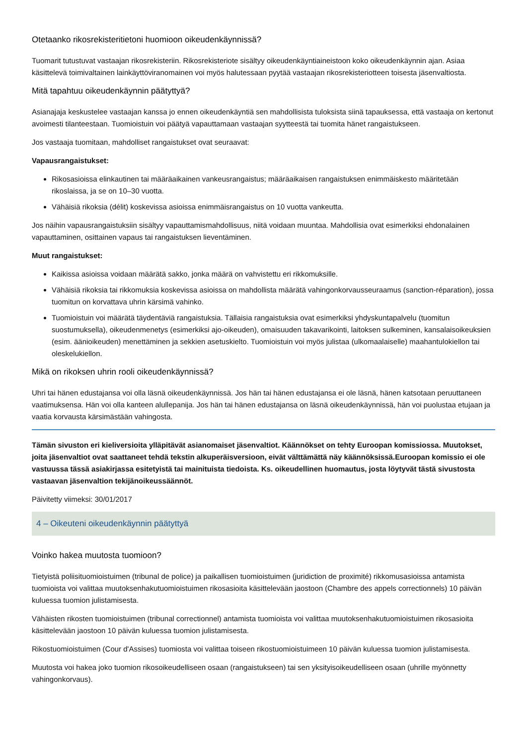Otetaanko rikosrekisteritietoni huomioon oikeudenkäynnissä?
Tuomarit tutustuvat vastaajan rikosrekisteriin. Rikosrekisteriote sisältyy oikeudenkäyntiaineistoon koko oikeudenkäynnin ajan. Asiaa käsittelevä toimivaltainen lainkäyttöviranomainen voi myös halutessaan pyytää vastaajan rikosrekisteriotteen toisesta jäsenvaltiosta.
Mitä tapahtuu oikeudenkäynnin päätyttyä?
Asianajaja keskustelee vastaajan kanssa jo ennen oikeudenkäyntiä sen mahdollisista tuloksista siinä tapauksessa, että vastaaja on kertonut avoimesti tilanteestaan. Tuomioistuin voi päätyä vapauttamaan vastaajan syytteestä tai tuomita hänet rangaistukseen.
Jos vastaaja tuomitaan, mahdolliset rangaistukset ovat seuraavat:
Vapausrangaistukset:
Rikosasioissa elinkautinen tai määräaikainen vankeusrangaistus; määräaikaisen rangaistuksen enimmäiskesto määritetään rikoslaissa, ja se on 10–30 vuotta.
Vähäisiä rikoksia (délit) koskevissa asioissa enimmäisrangaistus on 10 vuotta vankeutta.
Jos näihin vapausrangaistuksiin sisältyy vapauttamismahdollisuus, niitä voidaan muuntaa. Mahdollisia ovat esimerkiksi ehdonalainen vapauttaminen, osittainen vapaus tai rangaistuksen lieventäminen.
Muut rangaistukset:
Kaikissa asioissa voidaan määrätä sakko, jonka määrä on vahvistettu eri rikkomuksille.
Vähäisiä rikoksia tai rikkomuksia koskevissa asioissa on mahdollista määrätä vahingonkorvausseuraamus (sanction-réparation), jossa tuomitun on korvattava uhrin kärsimä vahinko.
Tuomioistuin voi määrätä täydentäviä rangaistuksia. Tällaisia rangaistuksia ovat esimerkiksi yhdyskuntapalvelu (tuomitun suostumuksella), oikeudenmenetys (esimerkiksi ajo-oikeuden), omaisuuden takavarikointi, laitoksen sulkeminen, kansalaisoikeuksien (esim. äänioikeuden) menettäminen ja sekkien asetuskielto. Tuomioistuin voi myös julistaa (ulkomaalaiselle) maahantulokiellon tai oleskelukiellon.
Mikä on rikoksen uhrin rooli oikeudenkäynnissä?
Uhri tai hänen edustajansa voi olla läsnä oikeudenkäynnissä. Jos hän tai hänen edustajansa ei ole läsnä, hänen katsotaan peruuttaneen vaatimuksensa. Hän voi olla kanteen alullepanija. Jos hän tai hänen edustajansa on läsnä oikeudenkäynnissä, hän voi puolustaa etujaan ja vaatia korvausta kärsimästään vahingosta.
Tämän sivuston eri kieliversioita ylläpitävät asianomaiset jäsenvaltiot. Käännökset on tehty Euroopan komissiossa. Muutokset, joita jäsenvaltiot ovat saattaneet tehdä tekstin alkuperäisversioon, eivät välttämättä näy käännöksissä.Euroopan komissio ei ole vastuussa tässä asiakirjassa esitetyistä tai mainituista tiedoista. Ks. oikeudellinen huomautus, josta löytyvät tästä sivustosta vastaavan jäsenvaltion tekijänoikeussäännöt.
Päivitetty viimeksi: 30/01/2017
4 – Oikeuteni oikeudenkäynnin päätyttyä
Voinko hakea muutosta tuomioon?
Tietyistä poliisituomioistuimen (tribunal de police) ja paikallisen tuomioistuimen (juridiction de proximité) rikkomusasioissa antamista tuomioista voi valittaa muutoksenhakutuomioistuimen rikosasioita käsittelevään jaostoon (Chambre des appels correctionnels) 10 päivän kuluessa tuomion julistamisesta.
Vähäisten rikosten tuomioistuimen (tribunal correctionnel) antamista tuomioista voi valittaa muutoksenhakutuomioistuimen rikosasioita käsittelevään jaostoon 10 päivän kuluessa tuomion julistamisesta.
Rikostuomioistuimen (Cour d'Assises) tuomiosta voi valittaa toiseen rikostuomioistuimeen 10 päivän kuluessa tuomion julistamisesta.
Muutosta voi hakea joko tuomion rikosoikeudelliseen osaan (rangaistukseen) tai sen yksityisoikeudelliseen osaan (uhrille myönnetty vahingonkorvaus).